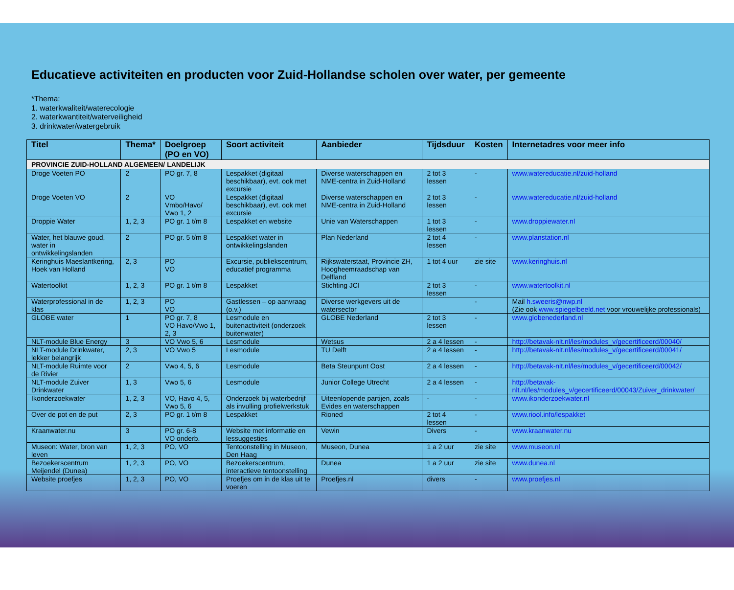Educatieve activiteiten en producten voor Zuid-Hollandse scholen over water, per gemeente
*Thema:
1. waterkwaliteit/waterecologie
2. waterkwantiteit/waterveiligheid
3. drinkwater/watergebruik
| Titel | Thema* | Doelgroep (PO en VO) | Soort activiteit | Aanbieder | Tijdsduur | Kosten | Internetadres voor meer info |
| --- | --- | --- | --- | --- | --- | --- | --- |
| PROVINCIE ZUID-HOLLAND ALGEMEEN/ LANDELIJK | | | | | | | |
| Droge Voeten PO | 2 | PO gr. 7, 8 | Lespakket (digitaal beschikbaar), evt. ook met excursie | Diverse waterschappen en NME-centra in Zuid-Holland | 2 tot 3 lessen | - | www.watereducatie.nl/zuid-holland |
| Droge Voeten VO | 2 | VO Vmbo/Havo/ Vwo 1, 2 | Lespakket (digitaal beschikbaar), evt. ook met excursie | Diverse waterschappen en NME-centra in Zuid-Holland | 2 tot 3 lessen | - | www.watereducatie.nl/zuid-holland |
| Droppie Water | 1, 2, 3 | PO gr. 1 t/m 8 | Lespakket en website | Unie van Waterschappen | 1 tot 3 lessen | - | www.droppiewater.nl |
| Water, het blauwe goud, water in ontwikkelingslanden | 2 | PO gr. 5 t/m 8 | Lespakket water in ontwikkelingslanden | Plan Nederland | 2 tot 4 lessen | - | www.planstation.nl |
| Keringhuis Maeslantkering, Hoek van Holland | 2, 3 | PO VO | Excursie, publiekscentrum, educatief programma | Rijkswaterstaat, Provincie ZH, Hoogheemraadschap van Delfland | 1 tot 4 uur | zie site | www.keringhuis.nl |
| Watertoolkit | 1, 2, 3 | PO gr. 1 t/m 8 | Lespakket | Stichting JCI | 2 tot 3 lessen | - | www.watertoolkit.nl |
| Waterprofessional in de klas | 1, 2, 3 | PO VO | Gastlessen – op aanvraag (o.v.) | Diverse werkgevers uit de watersector | | - | Mail h.sweeris@nwp.nl (Zie ook www.spiegelbeeld.net voor vrouwelijke professionals) |
| GLOBE water | 1 | PO gr. 7, 8 VO Havo/Vwo 1, 2, 3 | Lesmodule en buitenactiviteit (onderzoek buitenwater) | GLOBE Nederland | 2 tot 3 lessen | - | www.globenederland.nl |
| NLT-module Blue Energy | 3 | VO Vwo 5, 6 | Lesmodule | Wetsus | 2 a 4 lessen | - | http://betavak-nlt.nl/les/modules_v/gecertificeerd/00040/ |
| NLT-module Drinkwater, lekker belangrijk | 2, 3 | VO Vwo 5 | Lesmodule | TU Delft | 2 a 4 lessen | - | http://betavak-nlt.nl/les/modules_v/gecertificeerd/00041/ |
| NLT-module Ruimte voor de Rivier | 2 | Vwo 4, 5, 6 | Lesmodule | Beta Steunpunt Oost | 2 a 4 lessen | - | http://betavak-nlt.nl/les/modules_v/gecertificeerd/00042/ |
| NLT-module Zuiver Drinkwater | 1, 3 | Vwo 5, 6 | Lesmodule | Junior College Utrecht | 2 a 4 lessen | - | http://betavak-nlt.nl/les/modules_v/gecertificeerd/00043/Zuiver_drinkwater/ |
| Ikonderzoekwater | 1, 2, 3 | VO, Havo 4, 5, Vwo 5, 6 | Onderzoek bij waterbedrijf als invulling profielwerkstuk | Uiteenlopende partijen, zoals Evides en waterschappen | - | - | www.ikonderzoekwater.nl |
| Over de pot en de put | 2, 3 | PO gr. 1 t/m 8 | Lespakket | Rioned | 2 tot 4 lessen | - | www.riool.info/lespakket |
| Kraanwater.nu | 3 | PO gr. 6-8 VO onderb. | Website met informatie en lessuggesties | Vewin | Divers | - | www.kraanwater.nu |
| Museon: Water, bron van leven | 1, 2, 3 | PO, VO | Tentoonstelling in Museon, Den Haag | Museon, Dunea | 1 a 2 uur | zie site | www.museon.nl |
| Bezoekerscentrum Meijendel (Dunea) | 1, 2, 3 | PO, VO | Bezoekerscentrum, interactieve tentoonstelling | Dunea | 1 a 2 uur | zie site | www.dunea.nl |
| Website proefjes | 1, 2, 3 | PO, VO | Proefjes om in de klas uit te voeren | Proefjes.nl | divers | - | www.proefjes.nl |